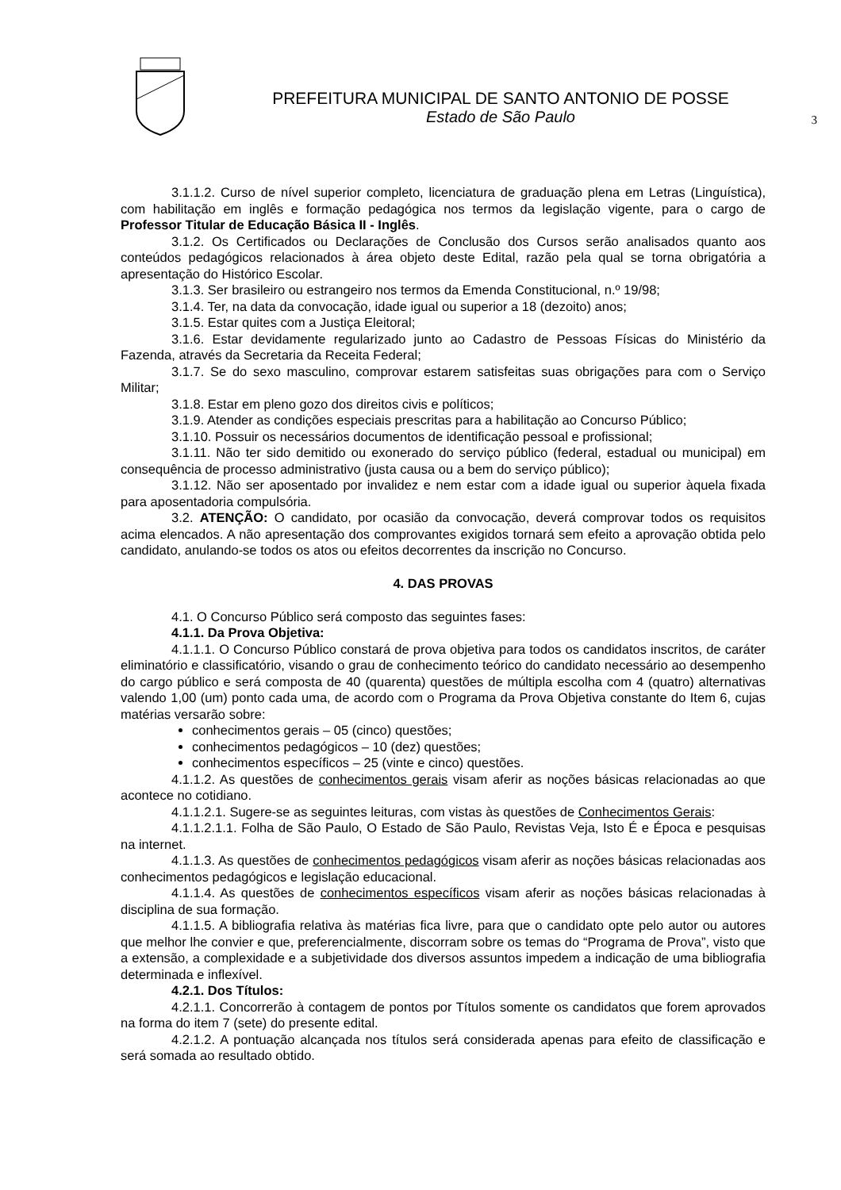PREFEITURA MUNICIPAL DE SANTO ANTONIO DE POSSE
Estado de São Paulo
3
3.1.1.2. Curso de nível superior completo, licenciatura de graduação plena em Letras (Linguística), com habilitação em inglês e formação pedagógica nos termos da legislação vigente, para o cargo de Professor Titular de Educação Básica II - Inglês.
3.1.2. Os Certificados ou Declarações de Conclusão dos Cursos serão analisados quanto aos conteúdos pedagógicos relacionados à área objeto deste Edital, razão pela qual se torna obrigatória a apresentação do Histórico Escolar.
3.1.3. Ser brasileiro ou estrangeiro nos termos da Emenda Constitucional, n.º 19/98;
3.1.4. Ter, na data da convocação, idade igual ou superior a 18 (dezoito) anos;
3.1.5. Estar quites com a Justiça Eleitoral;
3.1.6. Estar devidamente regularizado junto ao Cadastro de Pessoas Físicas do Ministério da Fazenda, através da Secretaria da Receita Federal;
3.1.7. Se do sexo masculino, comprovar estarem satisfeitas suas obrigações para com o Serviço Militar;
3.1.8. Estar em pleno gozo dos direitos civis e políticos;
3.1.9. Atender as condições especiais prescritas para a habilitação ao Concurso Público;
3.1.10. Possuir os necessários documentos de identificação pessoal e profissional;
3.1.11. Não ter sido demitido ou exonerado do serviço público (federal, estadual ou municipal) em consequência de processo administrativo (justa causa ou a bem do serviço público);
3.1.12. Não ser aposentado por invalidez e nem estar com a idade igual ou superior àquela fixada para aposentadoria compulsória.
3.2. ATENÇÃO: O candidato, por ocasião da convocação, deverá comprovar todos os requisitos acima elencados. A não apresentação dos comprovantes exigidos tornará sem efeito a aprovação obtida pelo candidato, anulando-se todos os atos ou efeitos decorrentes da inscrição no Concurso.
4. DAS PROVAS
4.1. O Concurso Público será composto das seguintes fases:
4.1.1. Da Prova Objetiva:
4.1.1.1. O Concurso Público constará de prova objetiva para todos os candidatos inscritos, de caráter eliminatório e classificatório, visando o grau de conhecimento teórico do candidato necessário ao desempenho do cargo público e será composta de 40 (quarenta) questões de múltipla escolha com 4 (quatro) alternativas valendo 1,00 (um) ponto cada uma, de acordo com o Programa da Prova Objetiva constante do Item 6, cujas matérias versarão sobre:
conhecimentos gerais – 05 (cinco) questões;
conhecimentos pedagógicos – 10 (dez) questões;
conhecimentos específicos – 25 (vinte e cinco) questões.
4.1.1.2. As questões de conhecimentos gerais visam aferir as noções básicas relacionadas ao que acontece no cotidiano.
4.1.1.2.1. Sugere-se as seguintes leituras, com vistas às questões de Conhecimentos Gerais:
4.1.1.2.1.1. Folha de São Paulo, O Estado de São Paulo, Revistas Veja, Isto É e Época e pesquisas na internet.
4.1.1.3. As questões de conhecimentos pedagógicos visam aferir as noções básicas relacionadas aos conhecimentos pedagógicos e legislação educacional.
4.1.1.4. As questões de conhecimentos específicos visam aferir as noções básicas relacionadas à disciplina de sua formação.
4.1.1.5. A bibliografia relativa às matérias fica livre, para que o candidato opte pelo autor ou autores que melhor lhe convier e que, preferencialmente, discorram sobre os temas do “Programa de Prova”, visto que a extensão, a complexidade e a subjetividade dos diversos assuntos impedem a indicação de uma bibliografia determinada e inflexível.
4.2.1. Dos Títulos:
4.2.1.1. Concorrerão à contagem de pontos por Títulos somente os candidatos que forem aprovados na forma do item 7 (sete) do presente edital.
4.2.1.2. A pontuação alcançada nos títulos será considerada apenas para efeito de classificação e será somada ao resultado obtido.